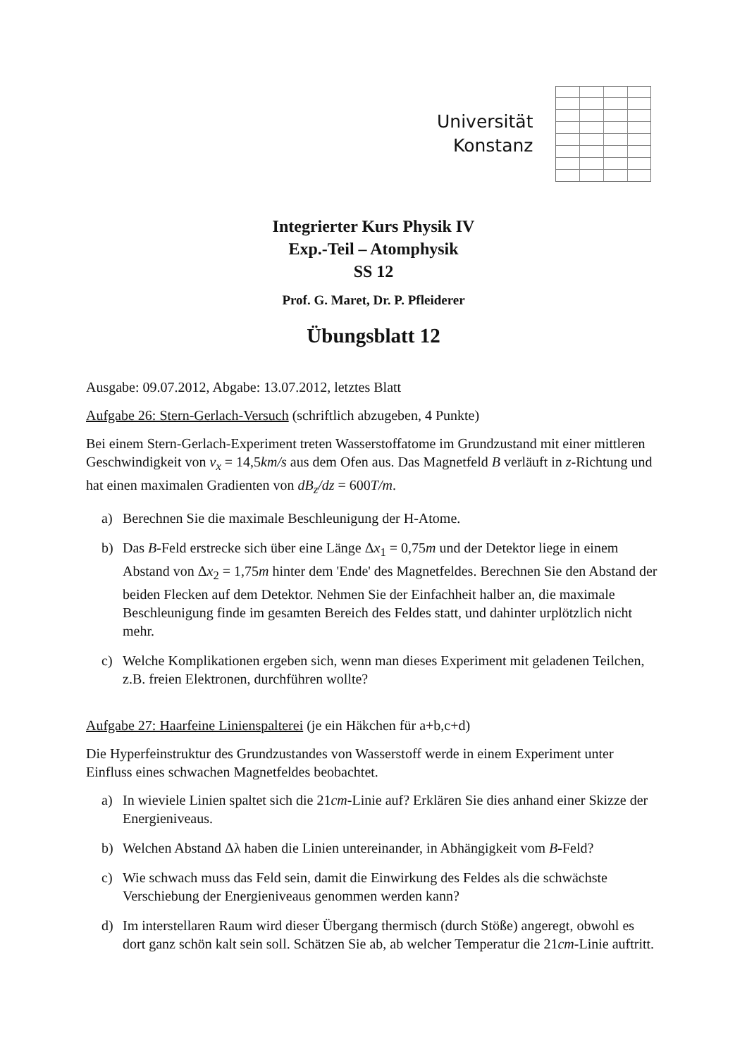Universität
Konstanz
Integrierter Kurs Physik IV
Exp.-Teil – Atomphysik
SS 12
Prof. G. Maret, Dr. P. Pfleiderer
Übungsblatt 12
Ausgabe: 09.07.2012, Abgabe: 13.07.2012, letztes Blatt
Aufgabe 26: Stern-Gerlach-Versuch (schriftlich abzugeben, 4 Punkte)
Bei einem Stern-Gerlach-Experiment treten Wasserstoffatome im Grundzustand mit einer mittleren Geschwindigkeit von v<sub>x</sub> = 14,5km/s aus dem Ofen aus. Das Magnetfeld B verläuft in z-Richtung und hat einen maximalen Gradienten von dB<sub>z</sub>/dz = 600T/m.
a) Berechnen Sie die maximale Beschleunigung der H-Atome.
b) Das B-Feld erstrecke sich über eine Länge Δx<sub>1</sub> = 0,75m und der Detektor liege in einem Abstand von Δx<sub>2</sub> = 1,75m hinter dem 'Ende' des Magnetfeldes. Berechnen Sie den Abstand der beiden Flecken auf dem Detektor. Nehmen Sie der Einfachheit halber an, die maximale Beschleunigung finde im gesamten Bereich des Feldes statt, und dahinter urplötzlich nicht mehr.
c) Welche Komplikationen ergeben sich, wenn man dieses Experiment mit geladenen Teilchen, z.B. freien Elektronen, durchführen wollte?
Aufgabe 27: Haarfeine Linienspalterei (je ein Häkchen für a+b,c+d)
Die Hyperfeinstruktur des Grundzustandes von Wasserstoff werde in einem Experiment unter Einfluss eines schwachen Magnetfeldes beobachtet.
a) In wieviele Linien spaltet sich die 21cm-Linie auf? Erklären Sie dies anhand einer Skizze der Energieniveaus.
b) Welchen Abstand Δλ haben die Linien untereinander, in Abhängigkeit vom B-Feld?
c) Wie schwach muss das Feld sein, damit die Einwirkung des Feldes als die schwächste Verschiebung der Energieniveaus genommen werden kann?
d) Im interstellaren Raum wird dieser Übergang thermisch (durch Stöße) angeregt, obwohl es dort ganz schön kalt sein soll. Schätzen Sie ab, ab welcher Temperatur die 21cm-Linie auftritt.